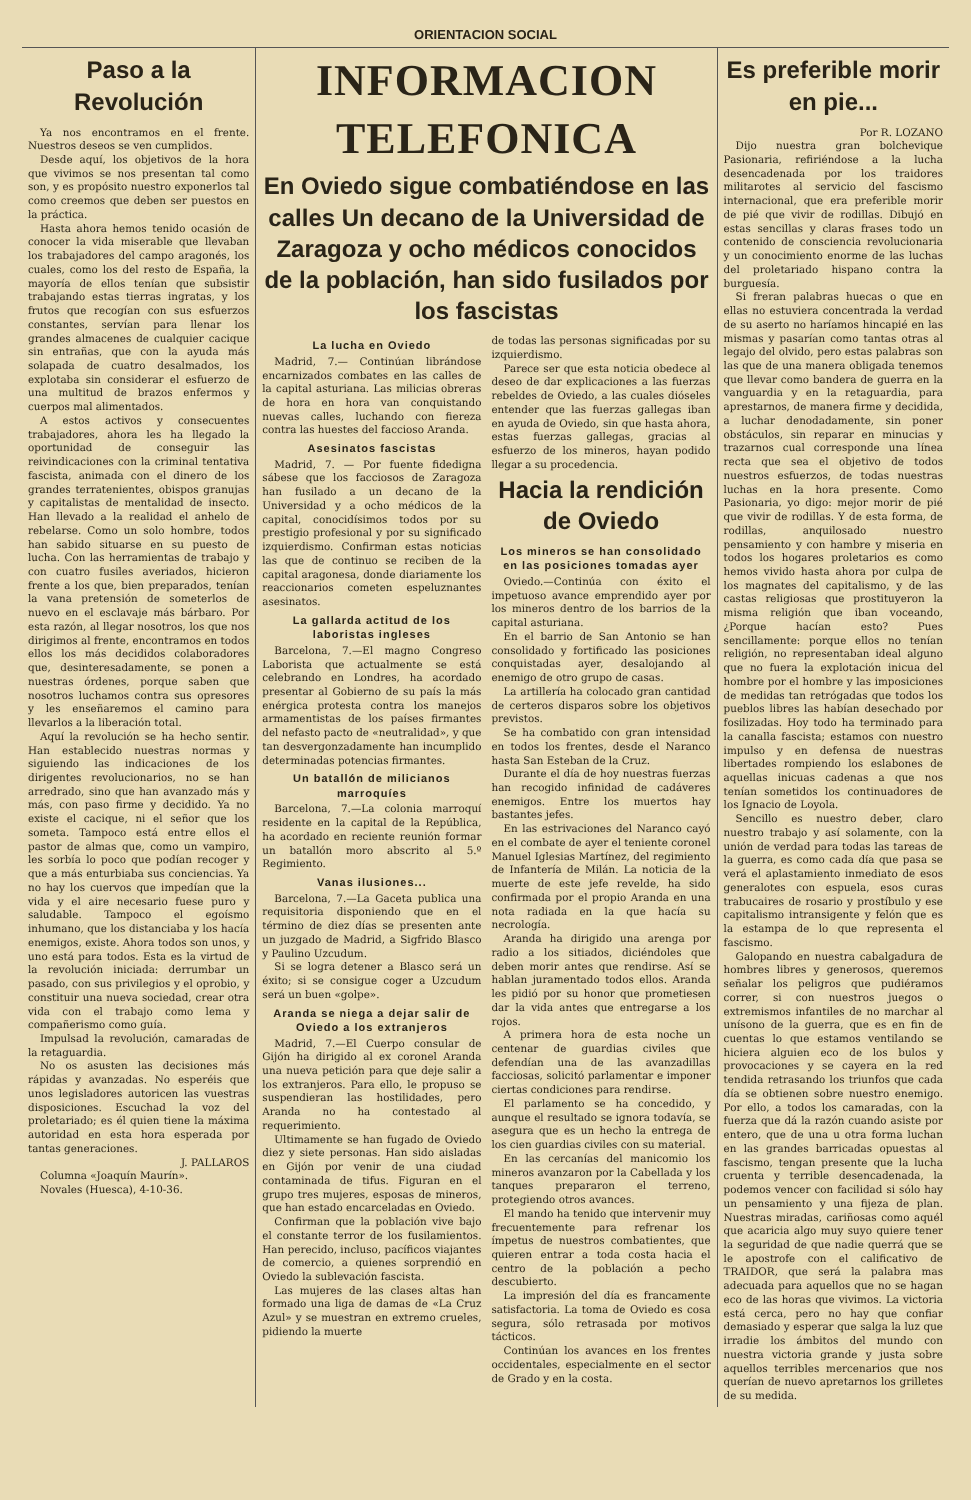ORIENTACION SOCIAL
Paso a la Revolución
Ya nos encontramos en el frente. Nuestros deseos se ven cumplidos.
Desde aquí, los objetivos de la hora que vivimos se nos presentan tal como son, y es propósito nuestro exponerlos tal como creemos que deben ser puestos en la práctica.
Hasta ahora hemos tenido ocasión de conocer la vida miserable que llevaban los trabajadores del campo aragonés, los cuales, como los del resto de España, la mayoría de ellos tenían que subsistir trabajando estas tierras ingratas, y los frutos que recogían con sus esfuerzos constantes, servían para llenar los grandes almacenes de cualquier cacique sin entrañas, que con la ayuda más solapada de cuatro desalmados, los explotaba sin considerar el esfuerzo de una multitud de brazos enfermos y cuerpos mal alimentados.
A estos activos y consecuentes trabajadores, ahora les ha llegado la oportunidad de conseguir las reivindicaciones con la criminal tentativa fascista, animada con el dinero de los grandes terratenientes, obispos granujas y capitalistas de mentalidad de insecto. Han llevado a la realidad el anhelo de rebelarse. Como un solo hombre, todos han sabido situarse en su puesto de lucha. Con las herramientas de trabajo y con cuatro fusiles averiados, hicieron frente a los que, bien preparados, tenían la vana pretensión de someterlos de nuevo en el esclavaje más bárbaro. Por esta razón, al llegar nosotros, los que nos dirigimos al frente, encontramos en todos ellos los más decididos colaboradores que, desinteresadamente, se ponen a nuestras órdenes, porque saben que nosotros luchamos contra sus opresores y les enseñaremos el camino para llevarlos a la liberación total.
Aquí la revolución se ha hecho sentir. Han establecido nuestras normas y siguiendo las indicaciones de los dirigentes revolucionarios, no se han arredrado, sino que han avanzado más y más, con paso firme y decidido. Ya no existe el cacique, ni el señor que los someta. Tampoco está entre ellos el pastor de almas que, como un vampiro, les sorbía lo poco que podían recoger y que a más enturbiaba sus conciencias. Ya no hay los cuervos que impedían que la vida y el aire necesario fuese puro y saludable. Tampoco el egoísmo inhumano, que los distanciaba y los hacía enemigos, existe. Ahora todos son unos, y uno está para todos. Esta es la virtud de la revolución iniciada: derrumbar un pasado, con sus privilegios y el oprobio, y constituir una nueva sociedad, crear otra vida con el trabajo como lema y compañerismo como guía.
Impulsad la revolución, camaradas de la retaguardia.
No os asusten las decisiones más rápidas y avanzadas. No esperéis que unos legisladores autoricen las vuestras disposiciones. Escuchad la voz del proletariado; es él quien tiene la máxima autoridad en esta hora esperada por tantas generaciones.
J. PALLAROS
Columna «Joaquín Maurín».
Novales (Huesca), 4-10-36.
INFORMACION TELEFONICA
En Oviedo sigue combatiéndose en las calles Un decano de la Universidad de Zaragoza y ocho médicos conocidos de la población, han sido fusilados por los fascistas
La lucha en Oviedo
Madrid, 7.— Continúan librándose encarnizados combates en las calles de la capital asturiana. Las milicias obreras de hora en hora van conquistando nuevas calles, luchando con fiereza contra las huestes del faccioso Aranda.
Asesinatos fascistas
Madrid, 7. — Por fuente fidedigna sábese que los facciosos de Zaragoza han fusilado a un decano de la Universidad y a ocho médicos de la capital, conocidísimos todos por su prestigio profesional y por su significado izquierdismo. Confirman estas noticias las que de continuo se reciben de la capital aragonesa, donde diariamente los reaccionarios cometen espeluznantes asesinatos.
La gallarda actitud de los laboristas ingleses
Barcelona, 7.—El magno Congreso Laborista que actualmente se está celebrando en Londres, ha acordado presentar al Gobierno de su país la más enérgica protesta contra los manejos armamentistas de los países firmantes del nefasto pacto de «neutralidad», y que tan desvergonzadamente han incumplido determinadas potencias firmantes.
Un batallón de milicianos marroquíes
Barcelona, 7.—La colonia marroquí residente en la capital de la República, ha acordado en reciente reunión formar un batallón moro abscrito al 5.º Regimiento.
Vanas ilusiones...
Barcelona, 7.—La Gaceta publica una requisitoria disponiendo que en el término de diez días se presenten ante un juzgado de Madrid, a Sigfrido Blasco y Paulino Uzcudum.
Si se logra detener a Blasco será un éxito; si se consigue coger a Uzcudum será un buen «golpe».
Aranda se niega a dejar salir de Oviedo a los extranjeros
Madrid, 7.—El Cuerpo consular de Gijón ha dirigido al ex coronel Aranda una nueva petición para que deje salir a los extranjeros. Para ello, le propuso se suspendieran las hostilidades, pero Aranda no ha contestado al requerimiento.
Ultimamente se han fugado de Oviedo diez y siete personas. Han sido aisladas en Gijón por venir de una ciudad contaminada de tifus. Figuran en el grupo tres mujeres, esposas de mineros, que han estado encarceladas en Oviedo.
Confirman que la población vive bajo el constante terror de los fusilamientos. Han perecido, incluso, pacíficos viajantes de comercio, a quienes sorprendió en Oviedo la sublevación fascista.
Las mujeres de las clases altas han formado una liga de damas de «La Cruz Azul» y se muestran en extremo crueles, pidiendo la muerte
de todas las personas significadas por su izquierdismo.
Parece ser que esta noticia obedece al deseo de dar explicaciones a las fuerzas rebeldes de Oviedo, a las cuales dióseles entender que las fuerzas gallegas iban en ayuda de Oviedo, sin que hasta ahora, estas fuerzas gallegas, gracias al esfuerzo de los mineros, hayan podido llegar a su procedencia.
Hacia la rendición de Oviedo
Los mineros se han consolidado en las posiciones tomadas ayer
Oviedo.—Continúa con éxito el impetuoso avance emprendido ayer por los mineros dentro de los barrios de la capital asturiana.
En el barrio de San Antonio se han consolidado y fortificado las posiciones conquistadas ayer, desalojando al enemigo de otro grupo de casas.
La artillería ha colocado gran cantidad de certeros disparos sobre los objetivos previstos.
Se ha combatido con gran intensidad en todos los frentes, desde el Naranco hasta San Esteban de la Cruz.
Durante el día de hoy nuestras fuerzas han recogido infinidad de cadáveres enemigos. Entre los muertos hay bastantes jefes.
En las estrivaciones del Naranco cayó en el combate de ayer el teniente coronel Manuel Iglesias Martínez, del regimiento de Infantería de Milán. La noticia de la muerte de este jefe revelde, ha sido confirmada por el propio Aranda en una nota radiada en la que hacía su necrología.
Aranda ha dirigido una arenga por radio a los sitiados, diciéndoles que deben morir antes que rendirse. Así se hablan juramentado todos ellos. Aranda les pidió por su honor que prometiesen dar la vida antes que entregarse a los rojos.
A primera hora de esta noche un centenar de guardias civiles que defendían una de las avanzadillas facciosas, solicitó parlamentar e imponer ciertas condiciones para rendirse.
El parlamento se ha concedido, y aunque el resultado se ignora todavía, se asegura que es un hecho la entrega de los cien guardias civiles con su material.
En las cercanías del manicomio los mineros avanzaron por la Cabellada y los tanques prepararon el terreno, protegiendo otros avances.
El mando ha tenido que intervenir muy frecuentemente para refrenar los ímpetus de nuestros combatientes, que quieren entrar a toda costa hacia el centro de la población a pecho descubierto.
La impresión del día es francamente satisfactoria. La toma de Oviedo es cosa segura, sólo retrasada por motivos tácticos.
Continúan los avances en los frentes occidentales, especialmente en el sector de Grado y en la costa.
Es preferible morir en pie...
Por R. LOZANO
Dijo nuestra gran bolchevique Pasionaria, refiriéndose a la lucha desencadenada por los traidores militarotes al servicio del fascismo internacional, que era preferible morir de pié que vivir de rodillas. Dibujó en estas sencillas y claras frases todo un contenido de consciencia revolucionaria y un conocimiento enorme de las luchas del proletariado hispano contra la burguesía.
Si freran palabras huecas o que en ellas no estuviera concentrada la verdad de su aserto no haríamos hincapié en las mismas y pasarían como tantas otras al legajo del olvido, pero estas palabras son las que de una manera obligada tenemos que llevar como bandera de guerra en la vanguardia y en la retaguardia, para aprestarnos, de manera firme y decidida, a luchar denodadamente, sin poner obstáculos, sin reparar en minucias y trazarnos cual corresponde una línea recta que sea el objetivo de todos nuestros esfuerzos, de todas nuestras luchas en la hora presente. Como Pasionaria, yo digo: mejor morir de pié que vivir de rodillas. Y de esta forma, de rodillas, anquilosado nuestro pensamiento y con hambre y miseria en todos los hogares proletarios es como hemos vivido hasta ahora por culpa de los magnates del capitalismo, y de las castas religiosas que prostituyeron la misma religión que iban voceando, ¿Porque hacían esto? Pues sencillamente: porque ellos no tenían religión, no representaban ideal alguno que no fuera la explotación inicua del hombre por el hombre y las imposiciones de medidas tan retrógadas que todos los pueblos libres las habían desechado por fosilizadas. Hoy todo ha terminado para la canalla fascista; estamos con nuestro impulso y en defensa de nuestras libertades rompiendo los eslabones de aquellas inicuas cadenas a que nos tenían sometidos los continuadores de los Ignacio de Loyola.
Sencillo es nuestro deber, claro nuestro trabajo y así solamente, con la unión de verdad para todas las tareas de la guerra, es como cada día que pasa se verá el aplastamiento inmediato de esos generalotes con espuela, esos curas trabucaires de rosario y prostíbulo y ese capitalismo intransigente y felón que es la estampa de lo que representa el fascismo.
Galopando en nuestra cabalgadura de hombres libres y generosos, queremos señalar los peligros que pudiéramos correr, si con nuestros juegos o extremismos infantiles de no marchar al unísono de la guerra, que es en fin de cuentas lo que estamos ventilando se hiciera alguien eco de los bulos y provocaciones y se cayera en la red tendida retrasando los triunfos que cada día se obtienen sobre nuestro enemigo. Por ello, a todos los camaradas, con la fuerza que dá la razón cuando asiste por entero, que de una u otra forma luchan en las grandes barricadas opuestas al fascismo, tengan presente que la lucha cruenta y terrible desencadenada, la podemos vencer con facilidad si sólo hay un pensamiento y una fijeza de plan. Nuestras miradas, cariñosas como aquél que acaricia algo muy suyo quiere tener la seguridad de que nadie querrá que se le apostrofe con el calificativo de TRAIDOR, que será la palabra mas adecuada para aquellos que no se hagan eco de las horas que vivimos. La victoria está cerca, pero no hay que confiar demasiado y esperar que salga la luz que irradie los ámbitos del mundo con nuestra victoria grande y justa sobre aquellos terribles mercenarios que nos querían de nuevo apretarnos los grilletes de su medida.